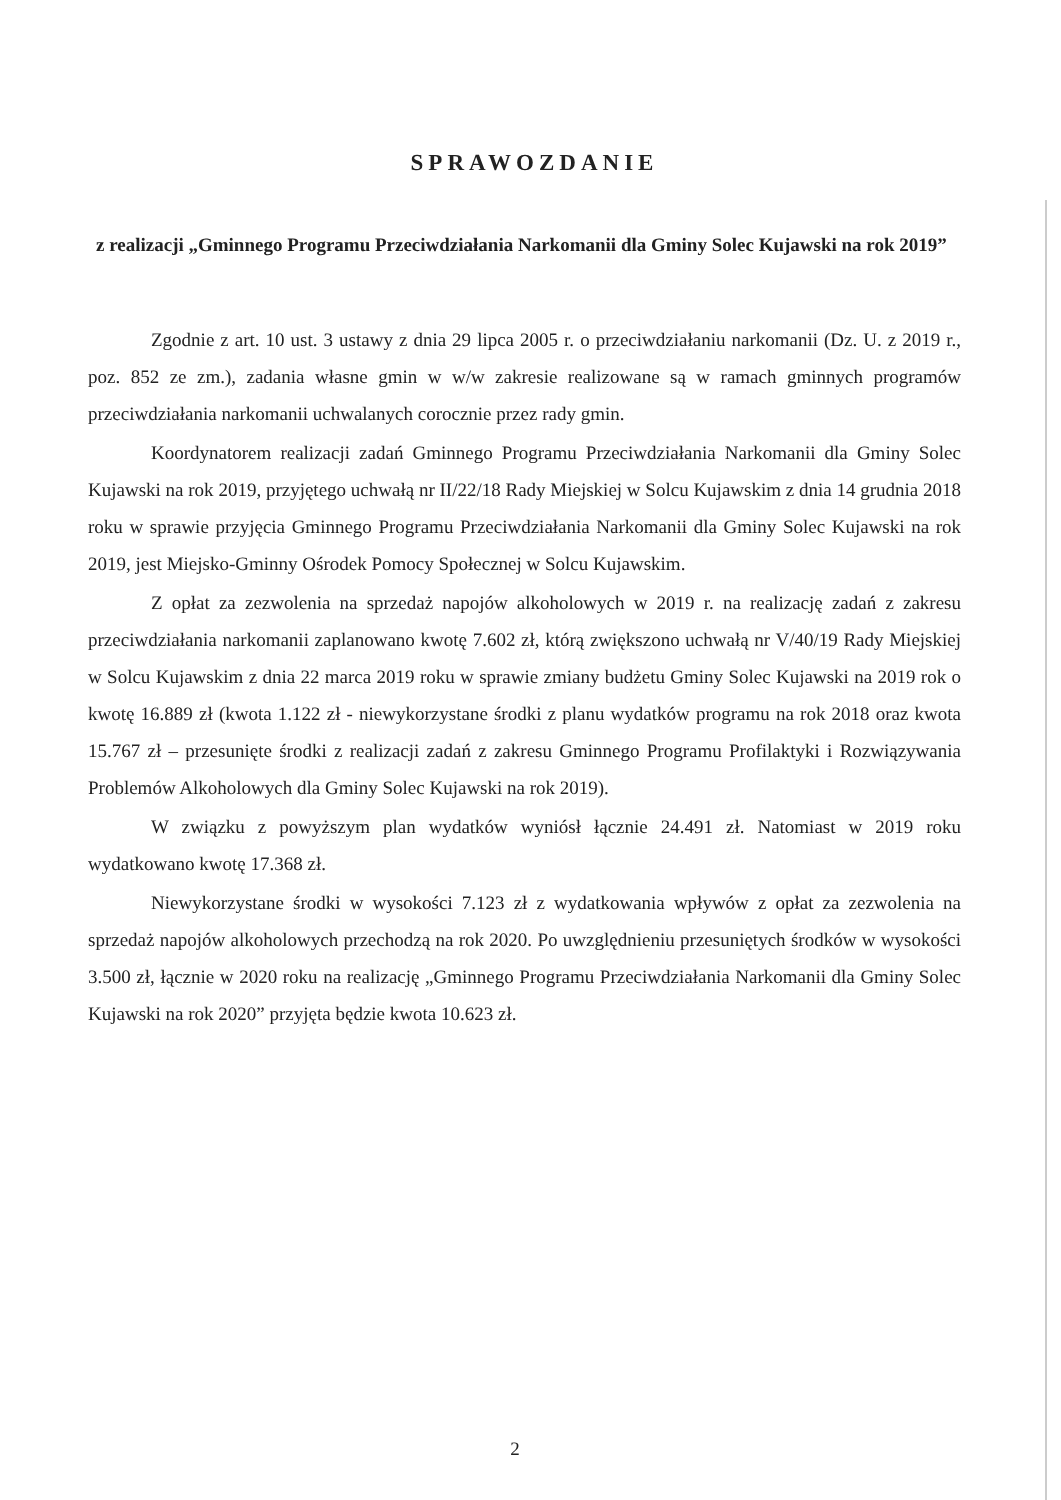SPRAWOZDANIE
z realizacji „Gminnego Programu Przeciwdziałania Narkomanii dla Gminy Solec Kujawski na rok 2019”
Zgodnie z art. 10 ust. 3 ustawy z dnia 29 lipca 2005 r. o przeciwdziałaniu narkomanii (Dz. U. z 2019 r., poz. 852 ze zm.), zadania własne gmin w w/w zakresie realizowane są w ramach gminnych programów przeciwdziałania narkomanii uchwalanych corocznie przez rady gmin.
Koordynatorem realizacji zadań Gminnego Programu Przeciwdziałania Narkomanii dla Gminy Solec Kujawski na rok 2019, przyjętego uchwałą nr II/22/18 Rady Miejskiej w Solcu Kujawskim z dnia 14 grudnia 2018 roku w sprawie przyjęcia Gminnego Programu Przeciwdziałania Narkomanii dla Gminy Solec Kujawski na rok 2019, jest Miejsko-Gminny Ośrodek Pomocy Społecznej w Solcu Kujawskim.
Z opłat za zezwolenia na sprzedaż napojów alkoholowych w 2019 r. na realizację zadań z zakresu przeciwdziałania narkomanii zaplanowano kwotę 7.602 zł, którą zwiększono uchwałą nr V/40/19 Rady Miejskiej w Solcu Kujawskim z dnia 22 marca 2019 roku w sprawie zmiany budżetu Gminy Solec Kujawski na 2019 rok o kwotę 16.889 zł (kwota 1.122 zł - niewykorzystane środki z planu wydatków programu na rok 2018 oraz kwota 15.767 zł – przesunięte środki z realizacji zadań z zakresu Gminnego Programu Profilaktyki i Rozwiązywania Problemów Alkoholowych dla Gminy Solec Kujawski na rok 2019).
W związku z powyższym plan wydatków wyniósł łącznie 24.491 zł. Natomiast w 2019 roku wydatkowano kwotę 17.368 zł.
Niewykorzystane środki w wysokości 7.123 zł z wydatkowania wpływów z opłat za zezwolenia na sprzedaż napojów alkoholowych przechodzą na rok 2020. Po uwzględnieniu przesuniętych środków w wysokości 3.500 zł, łącznie w 2020 roku na realizację „Gminnego Programu Przeciwdziałania Narkomanii dla Gminy Solec Kujawski na rok 2020” przyjęta będzie kwota 10.623 zł.
2